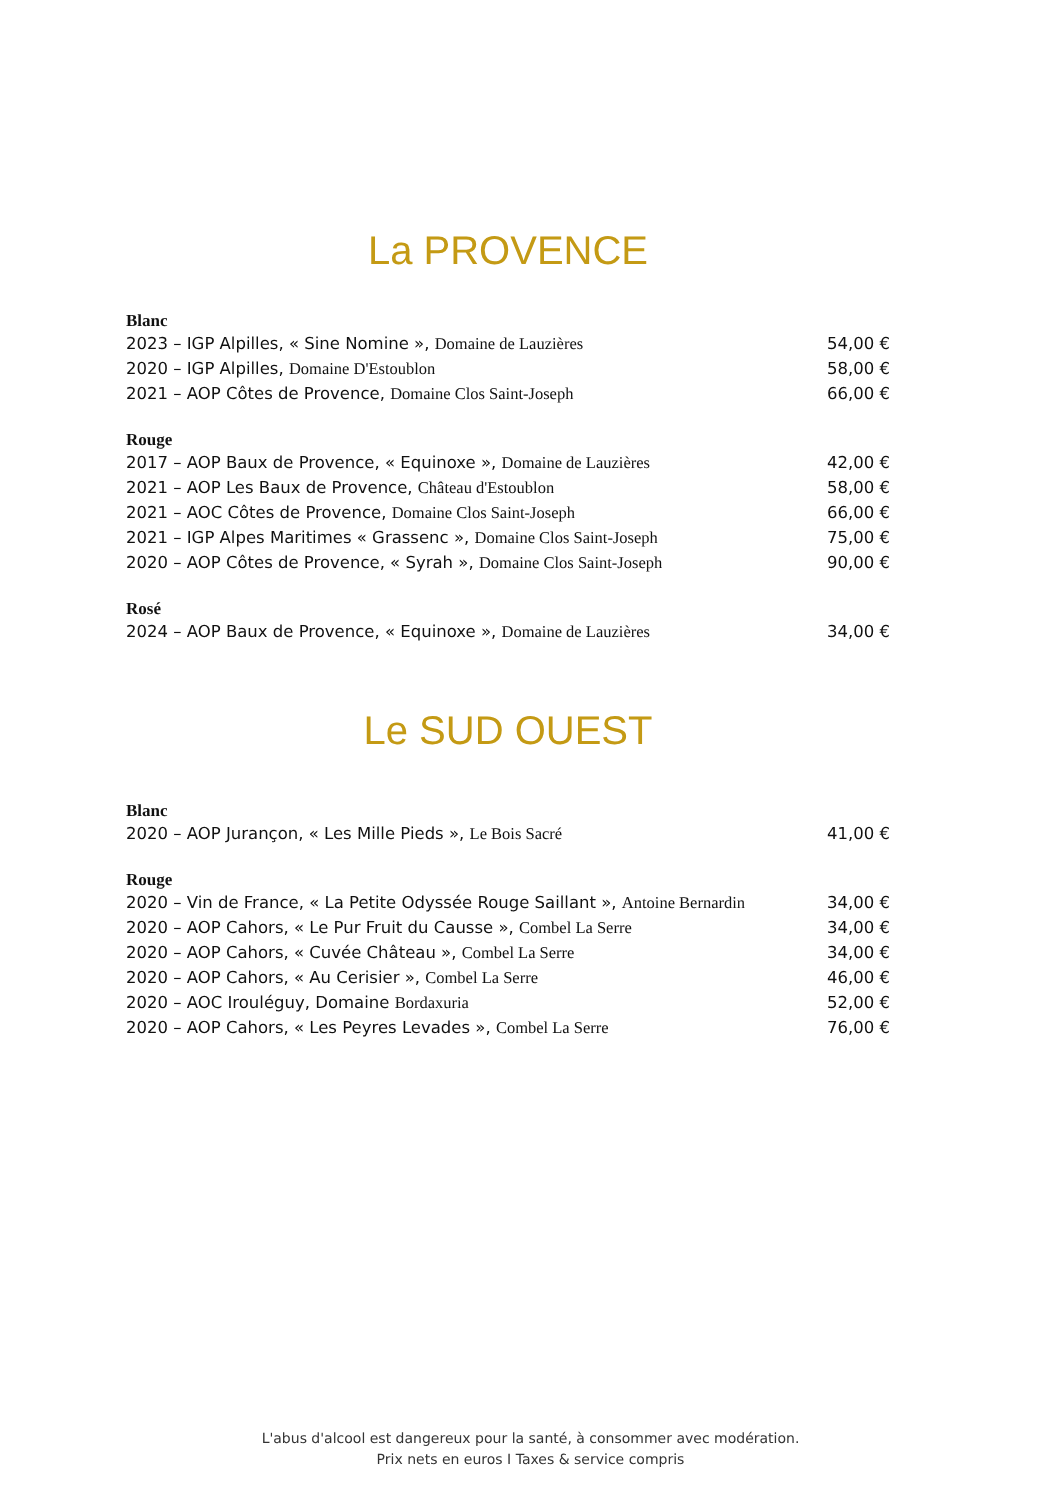La PROVENCE
Blanc
2023 – IGP Alpilles, « Sine Nomine », Domaine de Lauzières 54,00 €
2020 – IGP Alpilles, Domaine D'Estoublon 58,00 €
2021 – AOP Côtes de Provence, Domaine Clos Saint-Joseph 66,00 €
Rouge
2017 – AOP Baux de Provence, « Equinoxe », Domaine de Lauzières 42,00 €
2021 – AOP Les Baux de Provence, Château d'Estoublon 58,00 €
2021 – AOC Côtes de Provence, Domaine Clos Saint-Joseph 66,00 €
2021 – IGP Alpes Maritimes « Grassenc », Domaine Clos Saint-Joseph 75,00 €
2020 – AOP Côtes de Provence, « Syrah », Domaine Clos Saint-Joseph 90,00 €
Rosé
2024 – AOP Baux de Provence, « Equinoxe », Domaine de Lauzières 34,00 €
Le SUD OUEST
Blanc
2020 – AOP Jurançon, « Les Mille Pieds », Le Bois Sacré 41,00 €
Rouge
2020 – Vin de France, « La Petite Odyssée Rouge Saillant », Antoine Bernardin 34,00 €
2020 – AOP Cahors, « Le Pur Fruit du Causse », Combel La Serre 34,00 €
2020 – AOP Cahors, « Cuvée Château », Combel La Serre 34,00 €
2020 – AOP Cahors, « Au Cerisier », Combel La Serre 46,00 €
2020 – AOC Irouléguy, Domaine Bordaxuria 52,00 €
2020 – AOP Cahors, « Les Peyres Levades », Combel La Serre 76,00 €
L'abus d'alcool est dangereux pour la santé, à consommer avec modération.
Prix nets en euros I Taxes & service compris